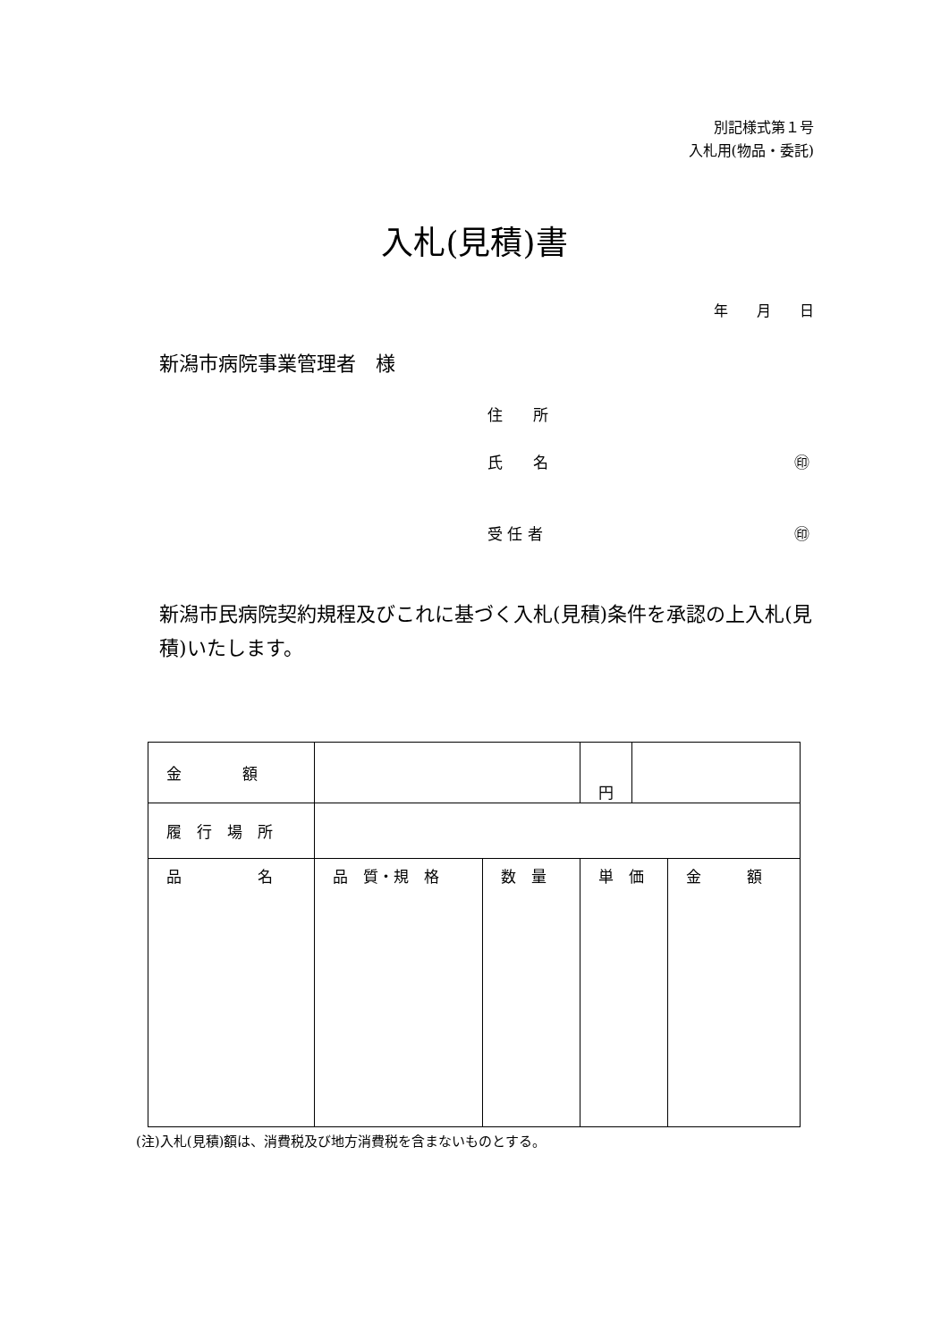別記様式第１号
入札用(物品・委託)
入札(見積)書
年　　月　　日
新潟市病院事業管理者　様
住　　所
氏　　名 ㊞
受 任 者 ㊞
新潟市民病院契約規程及びこれに基づく入札(見積)条件を承認の上入札(見積)いたします。
| 金 額 | | | 円 | | |
| 履 行 場 所 | | | | | |
| 品 名 | 品 質・規 格 | 数 量 | 単 価 | | 金 額 |
(注)入札(見積)額は、消費税及び地方消費税を含まないものとする。